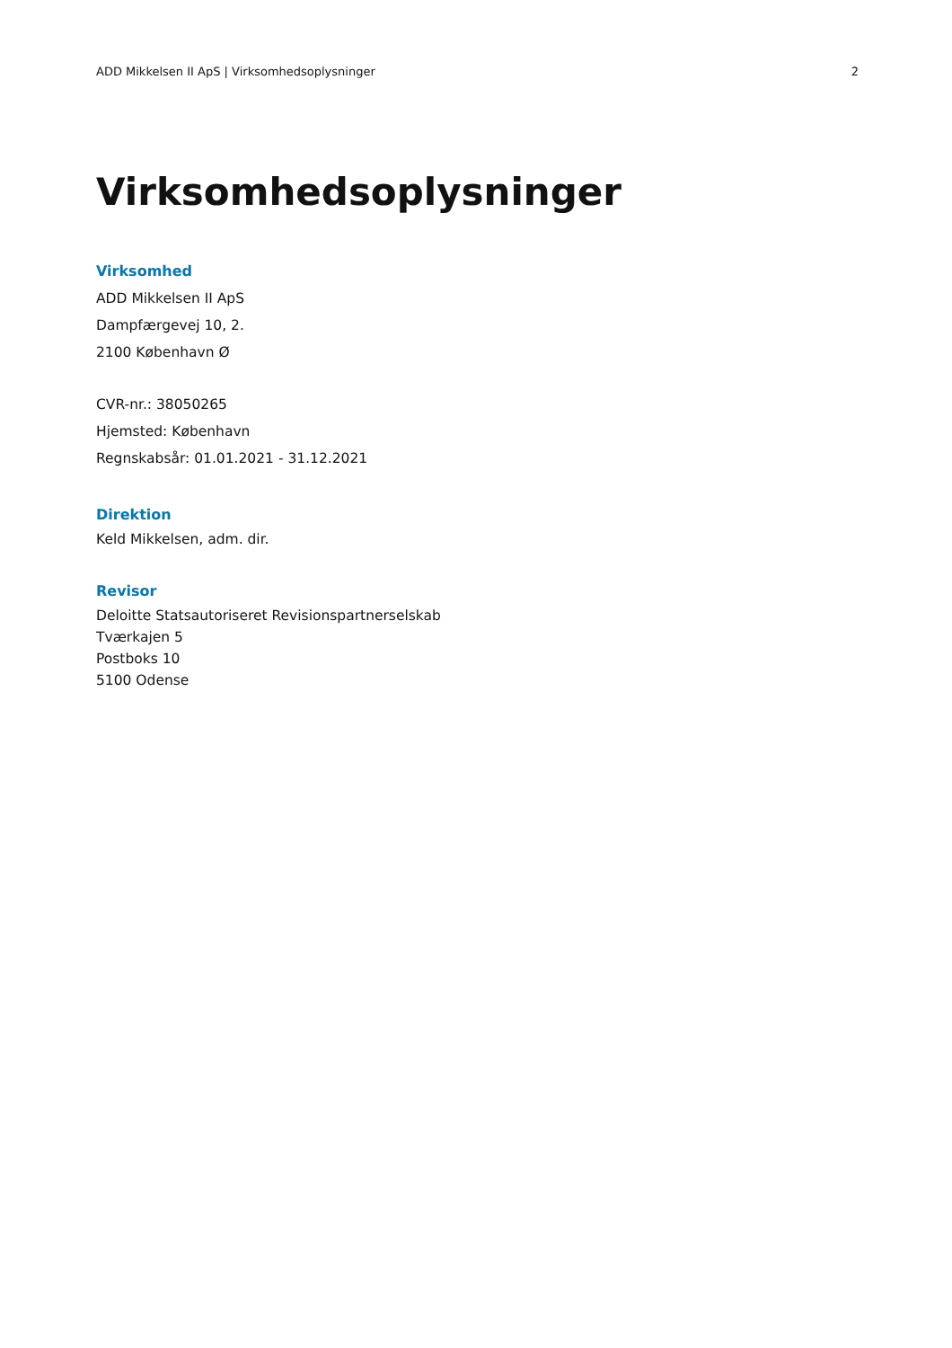ADD Mikkelsen II ApS | Virksomhedsoplysninger 2
Virksomhedsoplysninger
Virksomhed
ADD Mikkelsen II ApS
Dampfærgevej 10, 2.
2100 København Ø
CVR-nr.: 38050265
Hjemsted: København
Regnskabsår: 01.01.2021 - 31.12.2021
Direktion
Keld Mikkelsen, adm. dir.
Revisor
Deloitte Statsautoriseret Revisionspartnerselskab
Tværkajen 5
Postboks 10
5100 Odense